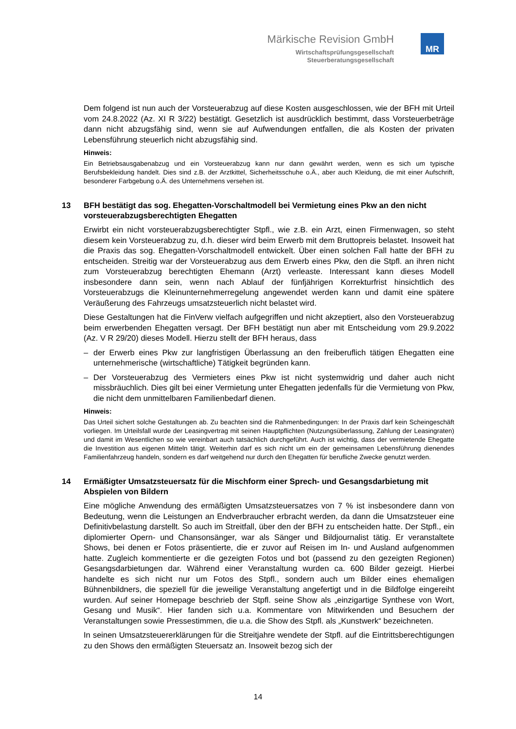Märkische Revision GmbH
Wirtschaftsprüfungsgesellschaft
Steuerberatungsgesellschaft
MR
Dem folgend ist nun auch der Vorsteuerabzug auf diese Kosten ausgeschlossen, wie der BFH mit Urteil vom 24.8.2022 (Az. XI R 3/22) bestätigt. Gesetzlich ist ausdrücklich bestimmt, dass Vorsteuerbeträge dann nicht abzugsfähig sind, wenn sie auf Aufwendungen entfallen, die als Kosten der privaten Lebensführung steuerlich nicht abzugsfähig sind.
Hinweis:
Ein Betriebsausgabenabzug und ein Vorsteuerabzug kann nur dann gewährt werden, wenn es sich um typische Berufsbekleidung handelt. Dies sind z.B. der Arztkittel, Sicherheitsschuhe o.Ä., aber auch Kleidung, die mit einer Aufschrift, besonderer Farbgebung o.Ä. des Unternehmens versehen ist.
13 BFH bestätigt das sog. Ehegatten-Vorschaltmodell bei Vermietung eines Pkw an den nicht vorsteuerabzugsberechtigten Ehegatten
Erwirbt ein nicht vorsteuerabzugsberechtigter Stpfl., wie z.B. ein Arzt, einen Firmenwagen, so steht diesem kein Vorsteuerabzug zu, d.h. dieser wird beim Erwerb mit dem Bruttopreis belastet. Insoweit hat die Praxis das sog. Ehegatten-Vorschaltmodell entwickelt. Über einen solchen Fall hatte der BFH zu entscheiden. Streitig war der Vorsteuerabzug aus dem Erwerb eines Pkw, den die Stpfl. an ihren nicht zum Vorsteuerabzug berechtigten Ehemann (Arzt) verleaste. Interessant kann dieses Modell insbesondere dann sein, wenn nach Ablauf der fünfjährigen Korrekturfrist hinsichtlich des Vorsteuerabzugs die Kleinunternehmerregelung angewendet werden kann und damit eine spätere Veräußerung des Fahrzeugs umsatzsteuerlich nicht belastet wird.
Diese Gestaltungen hat die FinVerw vielfach aufgegriffen und nicht akzeptiert, also den Vorsteuerabzug beim erwerbenden Ehegatten versagt. Der BFH bestätigt nun aber mit Entscheidung vom 29.9.2022 (Az. V R 29/20) dieses Modell. Hierzu stellt der BFH heraus, dass
– der Erwerb eines Pkw zur langfristigen Überlassung an den freiberuflich tätigen Ehegatten eine unternehmerische (wirtschaftliche) Tätigkeit begründen kann.
– Der Vorsteuerabzug des Vermieters eines Pkw ist nicht systemwidrig und daher auch nicht missbräuchlich. Dies gilt bei einer Vermietung unter Ehegatten jedenfalls für die Vermietung von Pkw, die nicht dem unmittelbaren Familienbedarf dienen.
Hinweis:
Das Urteil sichert solche Gestaltungen ab. Zu beachten sind die Rahmenbedingungen: In der Praxis darf kein Scheingeschäft vorliegen. Im Urteilsfall wurde der Leasingvertrag mit seinen Hauptpflichten (Nutzungsüberlassung, Zahlung der Leasingraten) und damit im Wesentlichen so wie vereinbart auch tatsächlich durchgeführt. Auch ist wichtig, dass der vermietende Ehegatte die Investition aus eigenen Mitteln tätigt. Weiterhin darf es sich nicht um ein der gemeinsamen Lebensführung dienendes Familienfahrzeug handeln, sondern es darf weitgehend nur durch den Ehegatten für berufliche Zwecke genutzt werden.
14 Ermäßigter Umsatzsteuersatz für die Mischform einer Sprech- und Gesangsdarbietung mit Abspielen von Bildern
Eine mögliche Anwendung des ermäßigten Umsatzsteuersatzes von 7 % ist insbesondere dann von Bedeutung, wenn die Leistungen an Endverbraucher erbracht werden, da dann die Umsatzsteuer eine Definitivbelastung darstellt. So auch im Streitfall, über den der BFH zu entscheiden hatte. Der Stpfl., ein diplomierter Opern- und Chansonsänger, war als Sänger und Bildjournalist tätig. Er veranstaltete Shows, bei denen er Fotos präsentierte, die er zuvor auf Reisen im In- und Ausland aufgenommen hatte. Zugleich kommentierte er die gezeigten Fotos und bot (passend zu den gezeigten Regionen) Gesangsdarbietungen dar. Während einer Veranstaltung wurden ca. 600 Bilder gezeigt. Hierbei handelte es sich nicht nur um Fotos des Stpfl., sondern auch um Bilder eines ehemaligen Bühnenbildners, die speziell für die jeweilige Veranstaltung angefertigt und in die Bildfolge eingereiht wurden. Auf seiner Homepage beschrieb der Stpfl. seine Show als „einzigartige Synthese von Wort, Gesang und Musik“. Hier fanden sich u.a. Kommentare von Mitwirkenden und Besuchern der Veranstaltungen sowie Pressestimmen, die u.a. die Show des Stpfl. als „Kunstwerk“ bezeichneten.
In seinen Umsatzsteuererklärungen für die Streitjahre wendete der Stpfl. auf die Eintrittsberechtigungen zu den Shows den ermäßigten Steuersatz an. Insoweit bezog sich der
14